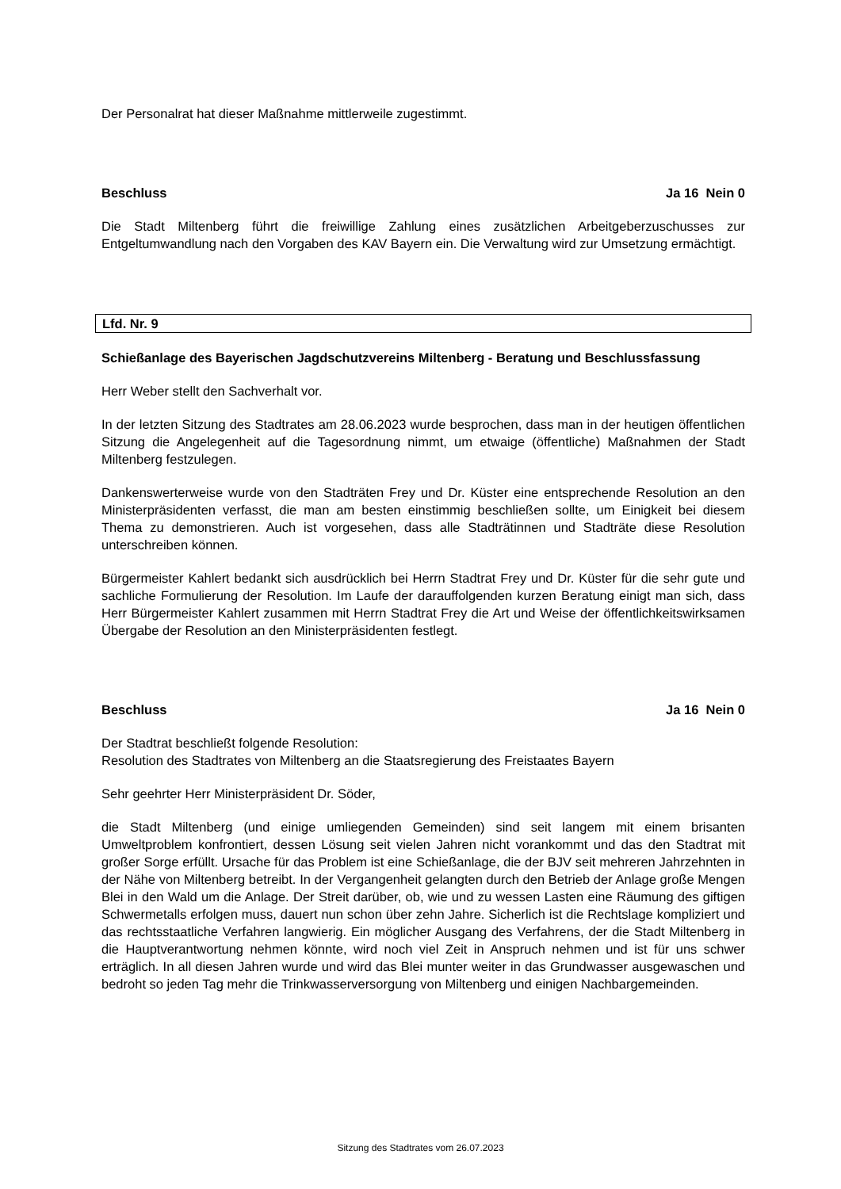Der Personalrat hat dieser Maßnahme mittlerweile zugestimmt.
Beschluss Ja 16 Nein 0
Die Stadt Miltenberg führt die freiwillige Zahlung eines zusätzlichen Arbeitgeberzuschusses zur Entgeltumwandlung nach den Vorgaben des KAV Bayern ein. Die Verwaltung wird zur Umsetzung ermächtigt.
Lfd. Nr. 9
Schießanlage des Bayerischen Jagdschutzvereins Miltenberg - Beratung und Beschlussfassung
Herr Weber stellt den Sachverhalt vor.
In der letzten Sitzung des Stadtrates am 28.06.2023 wurde besprochen, dass man in der heutigen öffentlichen Sitzung die Angelegenheit auf die Tagesordnung nimmt, um etwaige (öffentliche) Maßnahmen der Stadt Miltenberg festzulegen.
Dankenswerterweise wurde von den Stadträten Frey und Dr. Küster eine entsprechende Resolution an den Ministerpräsidenten verfasst, die man am besten einstimmig beschließen sollte, um Einigkeit bei diesem Thema zu demonstrieren. Auch ist vorgesehen, dass alle Stadträtinnen und Stadträte diese Resolution unterschreiben können.
Bürgermeister Kahlert bedankt sich ausdrücklich bei Herrn Stadtrat Frey und Dr. Küster für die sehr gute und sachliche Formulierung der Resolution. Im Laufe der darauffolgenden kurzen Beratung einigt man sich, dass Herr Bürgermeister Kahlert zusammen mit Herrn Stadtrat Frey die Art und Weise der öffentlichkeitswirksamen Übergabe der Resolution an den Ministerpräsidenten festlegt.
Beschluss Ja 16 Nein 0
Der Stadtrat beschließt folgende Resolution:
Resolution des Stadtrates von Miltenberg an die Staatsregierung des Freistaates Bayern
Sehr geehrter Herr Ministerpräsident Dr. Söder,
die Stadt Miltenberg (und einige umliegenden Gemeinden) sind seit langem mit einem brisanten Umweltproblem konfrontiert, dessen Lösung seit vielen Jahren nicht vorankommt und das den Stadtrat mit großer Sorge erfüllt. Ursache für das Problem ist eine Schießanlage, die der BJV seit mehreren Jahrzehnten in der Nähe von Miltenberg betreibt. In der Vergangenheit gelangten durch den Betrieb der Anlage große Mengen Blei in den Wald um die Anlage. Der Streit darüber, ob, wie und zu wessen Lasten eine Räumung des giftigen Schwermetalls erfolgen muss, dauert nun schon über zehn Jahre. Sicherlich ist die Rechtslage kompliziert und das rechtsstaatliche Verfahren langwierig. Ein möglicher Ausgang des Verfahrens, der die Stadt Miltenberg in die Hauptverantwortung nehmen könnte, wird noch viel Zeit in Anspruch nehmen und ist für uns schwer erträglich. In all diesen Jahren wurde und wird das Blei munter weiter in das Grundwasser ausgewaschen und bedroht so jeden Tag mehr die Trinkwasserversorgung von Miltenberg und einigen Nachbargemeinden.
Sitzung des Stadtrates vom 26.07.2023